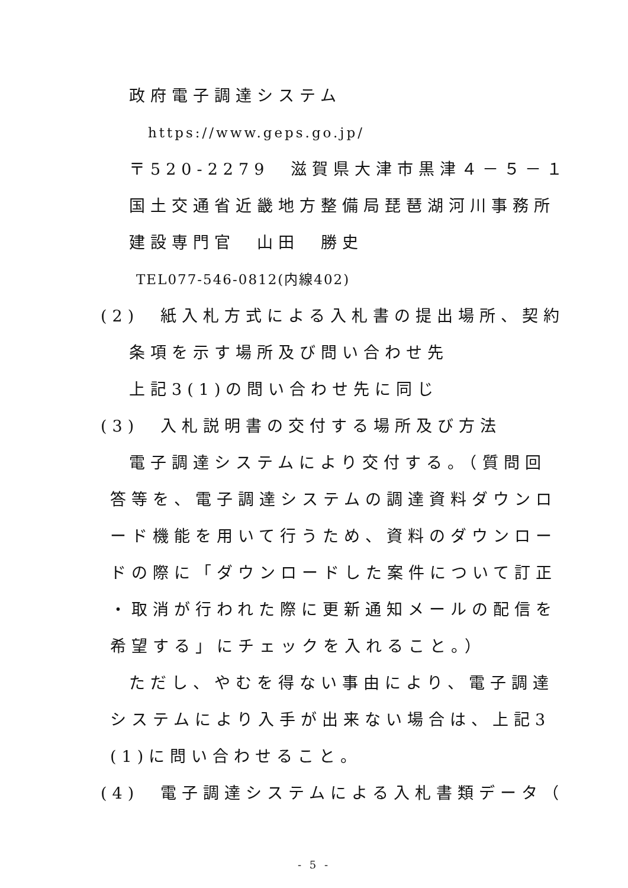政府電子調達システム
https://www.geps.go.jp/
〒520-2279　滋賀県大津市黒津４－５－１
国土交通省近畿地方整備局琵琶湖河川事務所
建設専門官　山田　勝史
TEL077-546-0812(内線402)
(2)　紙入札方式による入札書の提出場所、契約
条項を示す場所及び問い合わせ先
上記3(1)の問い合わせ先に同じ
(3)　入札説明書の交付する場所及び方法
電子調達システムにより交付する。（質問回
答等を、電子調達システムの調達資料ダウンロ
ード機能を用いて行うため、資料のダウンロー
ドの際に「ダウンロードした案件について訂正
・取消が行われた際に更新通知メールの配信を
希望する」にチェックを入れること。）
ただし、やむを得ない事由により、電子調達
システムにより入手が出来ない場合は、上記3
(1)に問い合わせること。
(4)　電子調達システムによる入札書類データ（
- 5 -